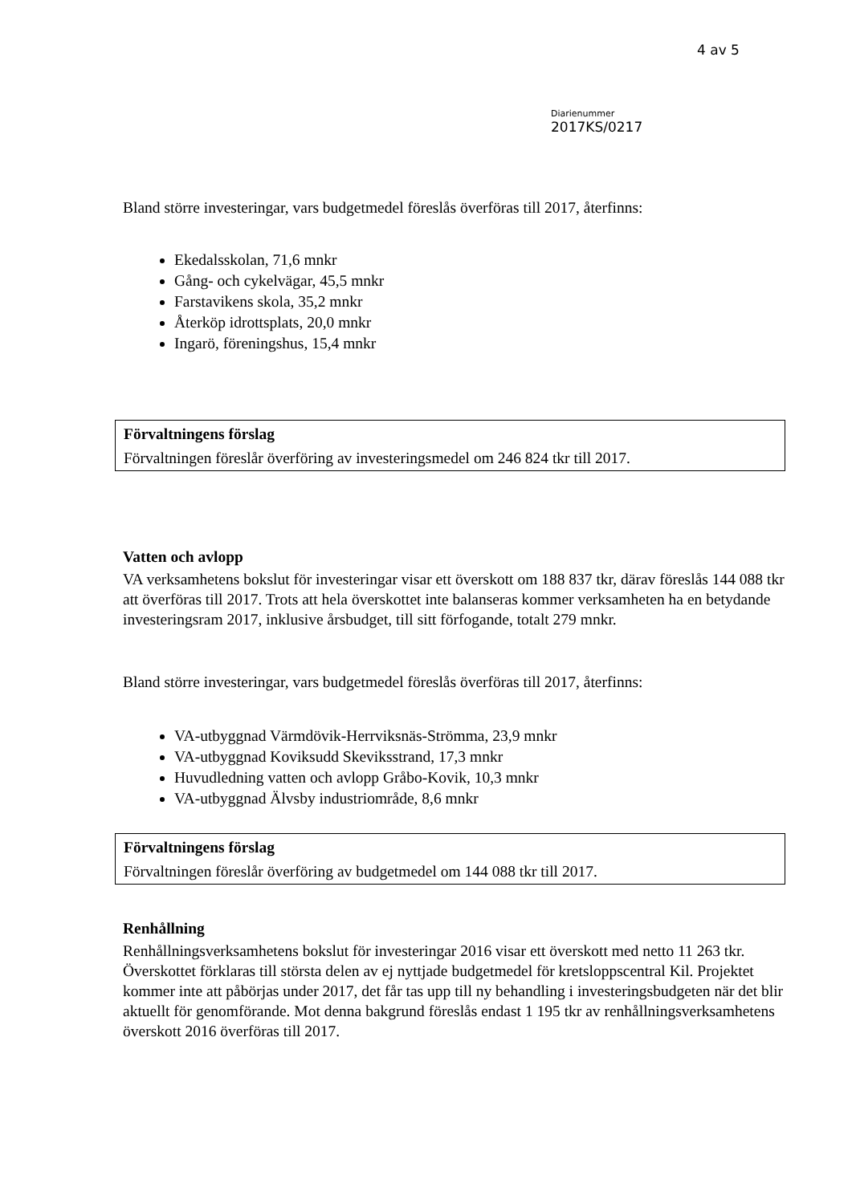4 av 5
Diarienummer
2017KS/0217
Bland större investeringar, vars budgetmedel föreslås överföras till 2017, återfinns:
Ekedalsskolan, 71,6 mnkr
Gång- och cykelvägar, 45,5 mnkr
Farstavikens skola, 35,2 mnkr
Återköp idrottsplats, 20,0 mnkr
Ingarö, föreningshus, 15,4 mnkr
Förvaltningens förslag
Förvaltningen föreslår överföring av investeringsmedel om 246 824 tkr till 2017.
Vatten och avlopp
VA verksamhetens bokslut för investeringar visar ett överskott om 188 837 tkr, därav föreslås 144 088 tkr att överföras till 2017. Trots att hela överskottet inte balanseras kommer verksamheten ha en betydande investeringsram 2017, inklusive årsbudget, till sitt förfogande, totalt 279 mnkr.
Bland större investeringar, vars budgetmedel föreslås överföras till 2017, återfinns:
VA-utbyggnad Värmdövik-Herrviksnäs-Strömma, 23,9 mnkr
VA-utbyggnad Koviksudd Skeviksstrand, 17,3 mnkr
Huvudledning vatten och avlopp Gråbo-Kovik, 10,3 mnkr
VA-utbyggnad Älvsby industriområde, 8,6 mnkr
Förvaltningens förslag
Förvaltningen föreslår överföring av budgetmedel om 144 088 tkr till 2017.
Renhållning
Renhållningsverksamhetens bokslut för investeringar 2016 visar ett överskott med netto 11 263 tkr. Överskottet förklaras till största delen av ej nyttjade budgetmedel för kretsloppscentral Kil. Projektet kommer inte att påbörjas under 2017, det får tas upp till ny behandling i investeringsbudgeten när det blir aktuellt för genomförande. Mot denna bakgrund föreslås endast 1 195 tkr av renhållningsverksamhetens överskott 2016 överföras till 2017.